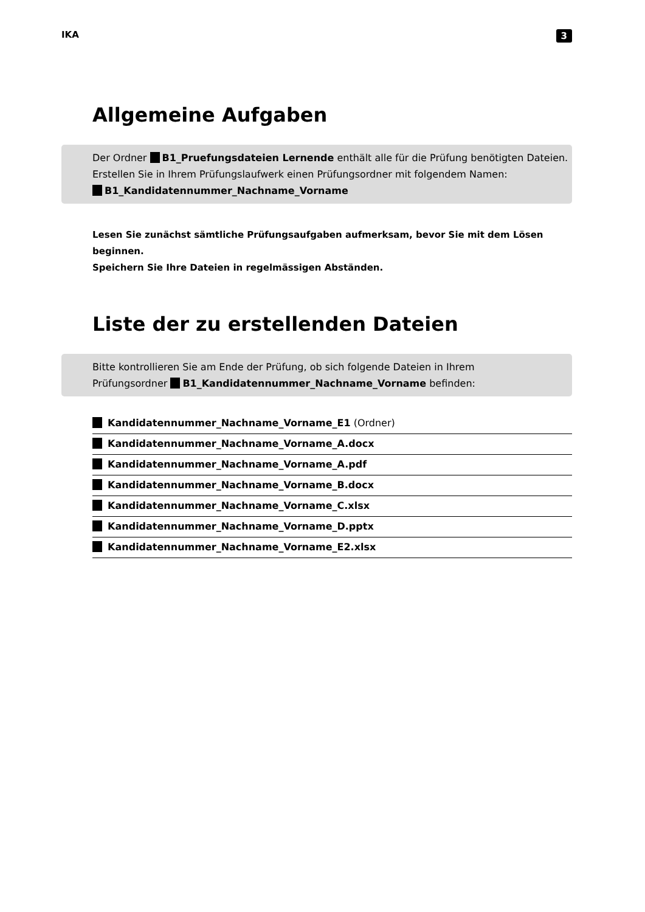IKA 3
Allgemeine Aufgaben
Der Ordner B1_Pruefungsdateien Lernende enthält alle für die Prüfung benötigten Dateien.
Erstellen Sie in Ihrem Prüfungslaufwerk einen Prüfungsordner mit folgendem Namen:
B1_Kandidatennummer_Nachname_Vorname
Lesen Sie zunächst sämtliche Prüfungsaufgaben aufmerksam, bevor Sie mit dem Lösen beginnen.
Speichern Sie Ihre Dateien in regelmässigen Abständen.
Liste der zu erstellenden Dateien
Bitte kontrollieren Sie am Ende der Prüfung, ob sich folgende Dateien in Ihrem
Prüfungsordner B1_Kandidatennummer_Nachname_Vorname befinden:
Kandidatennummer_Nachname_Vorname_E1 (Ordner)
Kandidatennummer_Nachname_Vorname_A.docx
Kandidatennummer_Nachname_Vorname_A.pdf
Kandidatennummer_Nachname_Vorname_B.docx
Kandidatennummer_Nachname_Vorname_C.xlsx
Kandidatennummer_Nachname_Vorname_D.pptx
Kandidatennummer_Nachname_Vorname_E2.xlsx